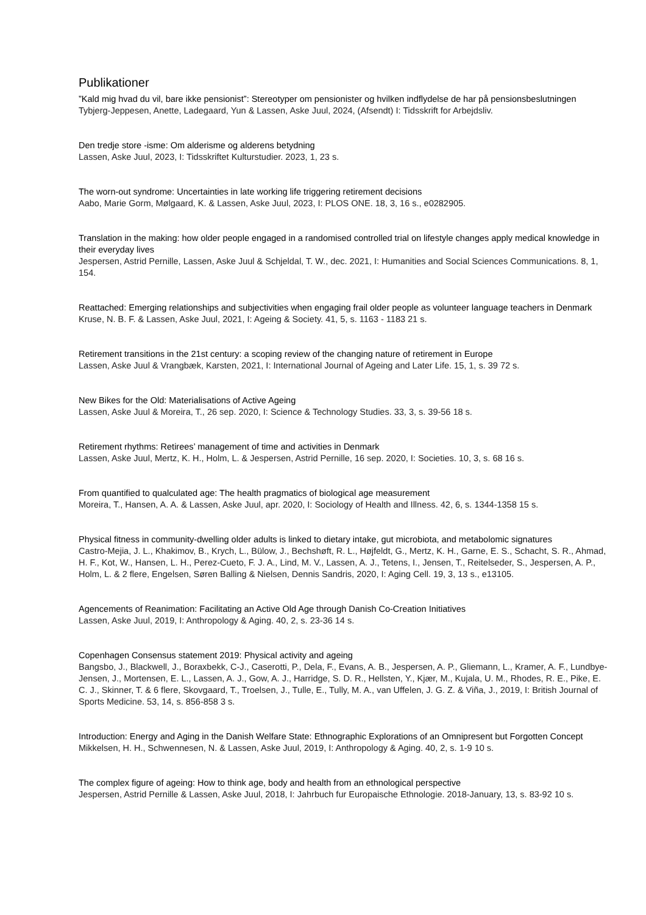Publikationer
”Kald mig hvad du vil, bare ikke pensionist”: Stereotyper om pensionister og hvilken indflydelse de har på pensionsbeslutningen
Tybjerg-Jeppesen, Anette, Ladegaard, Yun & Lassen, Aske Juul, 2024, (Afsendt) I: Tidsskrift for Arbejdsliv.
Den tredje store -isme: Om alderisme og alderens betydning
Lassen, Aske Juul, 2023, I: Tidsskriftet Kulturstudier. 2023, 1, 23 s.
The worn-out syndrome: Uncertainties in late working life triggering retirement decisions
Aabo, Marie Gorm, Mølgaard, K. & Lassen, Aske Juul, 2023, I: PLOS ONE. 18, 3, 16 s., e0282905.
Translation in the making: how older people engaged in a randomised controlled trial on lifestyle changes apply medical knowledge in their everyday lives
Jespersen, Astrid Pernille, Lassen, Aske Juul & Schjeldal, T. W., dec. 2021, I: Humanities and Social Sciences Communications. 8, 1, 154.
Reattached: Emerging relationships and subjectivities when engaging frail older people as volunteer language teachers in Denmark
Kruse, N. B. F. & Lassen, Aske Juul, 2021, I: Ageing & Society. 41, 5, s. 1163 - 1183 21 s.
Retirement transitions in the 21st century: a scoping review of the changing nature of retirement in Europe
Lassen, Aske Juul & Vrangbæk, Karsten, 2021, I: International Journal of Ageing and Later Life. 15, 1, s. 39 72 s.
New Bikes for the Old: Materialisations of Active Ageing
Lassen, Aske Juul & Moreira, T., 26 sep. 2020, I: Science & Technology Studies. 33, 3, s. 39-56 18 s.
Retirement rhythms: Retirees’ management of time and activities in Denmark
Lassen, Aske Juul, Mertz, K. H., Holm, L. & Jespersen, Astrid Pernille, 16 sep. 2020, I: Societies. 10, 3, s. 68 16 s.
From quantified to qualculated age: The health pragmatics of biological age measurement
Moreira, T., Hansen, A. A. & Lassen, Aske Juul, apr. 2020, I: Sociology of Health and Illness. 42, 6, s. 1344-1358 15 s.
Physical fitness in community-dwelling older adults is linked to dietary intake, gut microbiota, and metabolomic signatures
Castro-Mejia, J. L., Khakimov, B., Krych, L., Bülow, J., Bechshøft, R. L., Højfeldt, G., Mertz, K. H., Garne, E. S., Schacht, S. R., Ahmad, H. F., Kot, W., Hansen, L. H., Perez-Cueto, F. J. A., Lind, M. V., Lassen, A. J., Tetens, I., Jensen, T., Reitelseder, S., Jespersen, A. P., Holm, L. & 2 flere, Engelsen, Søren Balling & Nielsen, Dennis Sandris, 2020, I: Aging Cell. 19, 3, 13 s., e13105.
Agencements of Reanimation: Facilitating an Active Old Age through Danish Co-Creation Initiatives
Lassen, Aske Juul, 2019, I: Anthropology & Aging. 40, 2, s. 23-36 14 s.
Copenhagen Consensus statement 2019: Physical activity and ageing
Bangsbo, J., Blackwell, J., Boraxbekk, C-J., Caserotti, P., Dela, F., Evans, A. B., Jespersen, A. P., Gliemann, L., Kramer, A. F., Lundbye-Jensen, J., Mortensen, E. L., Lassen, A. J., Gow, A. J., Harridge, S. D. R., Hellsten, Y., Kjær, M., Kujala, U. M., Rhodes, R. E., Pike, E. C. J., Skinner, T. & 6 flere, Skovgaard, T., Troelsen, J., Tulle, E., Tully, M. A., van Uffelen, J. G. Z. & Viña, J., 2019, I: British Journal of Sports Medicine. 53, 14, s. 856-858 3 s.
Introduction: Energy and Aging in the Danish Welfare State: Ethnographic Explorations of an Omnipresent but Forgotten Concept
Mikkelsen, H. H., Schwennesen, N. & Lassen, Aske Juul, 2019, I: Anthropology & Aging. 40, 2, s. 1-9 10 s.
The complex figure of ageing: How to think age, body and health from an ethnological perspective
Jespersen, Astrid Pernille & Lassen, Aske Juul, 2018, I: Jahrbuch fur Europaische Ethnologie. 2018-January, 13, s. 83-92 10 s.